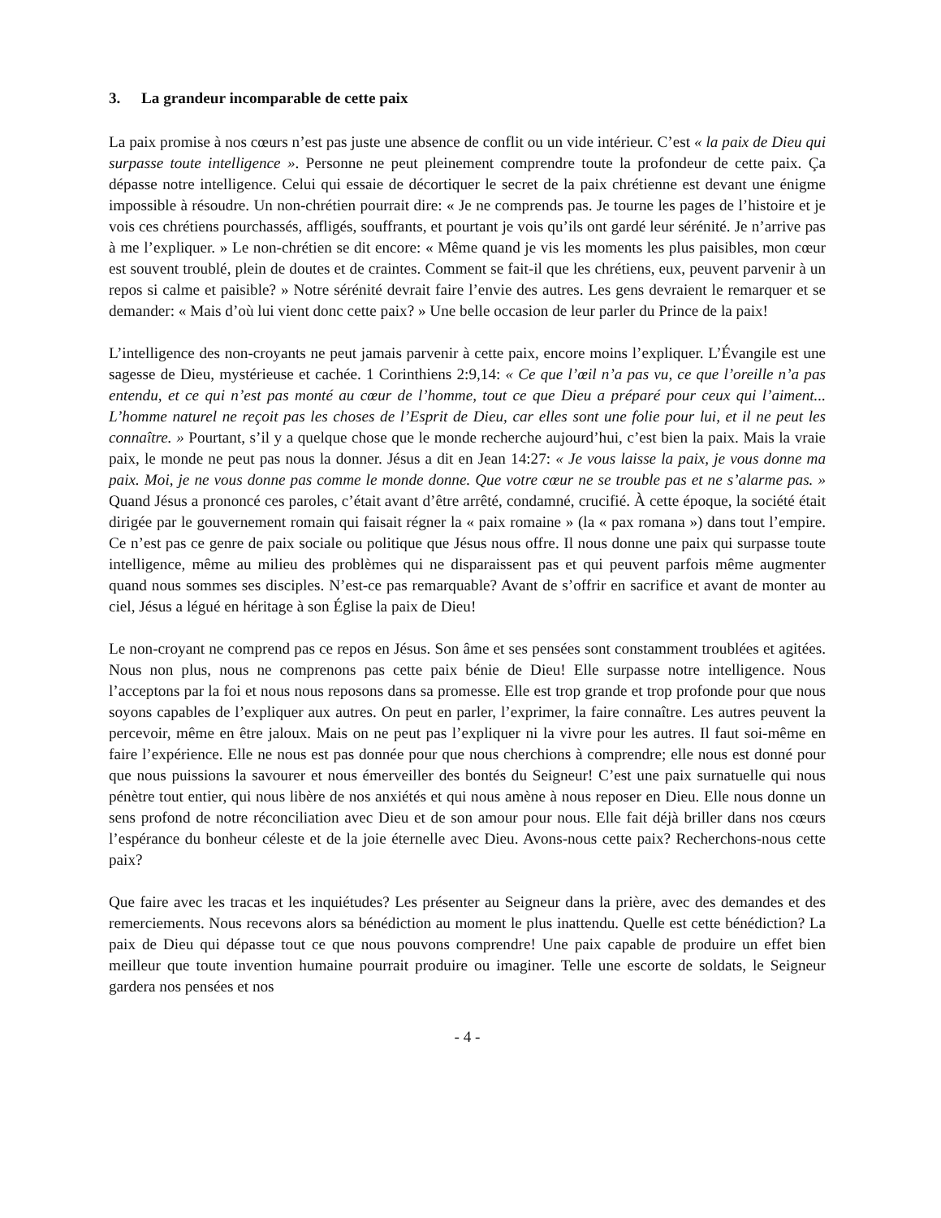3. La grandeur incomparable de cette paix
La paix promise à nos cœurs n’est pas juste une absence de conflit ou un vide intérieur. C’est « la paix de Dieu qui surpasse toute intelligence ». Personne ne peut pleinement comprendre toute la profondeur de cette paix. Ça dépasse notre intelligence. Celui qui essaie de décortiquer le secret de la paix chrétienne est devant une énigme impossible à résoudre. Un non-chrétien pourrait dire: « Je ne comprends pas. Je tourne les pages de l’histoire et je vois ces chrétiens pourchassés, affligés, souffrants, et pourtant je vois qu’ils ont gardé leur sérénité. Je n’arrive pas à me l’expliquer. » Le non-chrétien se dit encore: « Même quand je vis les moments les plus paisibles, mon cœur est souvent troublé, plein de doutes et de craintes. Comment se fait-il que les chrétiens, eux, peuvent parvenir à un repos si calme et paisible? » Notre sérénité devrait faire l’envie des autres. Les gens devraient le remarquer et se demander: « Mais d’où lui vient donc cette paix? » Une belle occasion de leur parler du Prince de la paix!
L’intelligence des non-croyants ne peut jamais parvenir à cette paix, encore moins l’expliquer. L’Évangile est une sagesse de Dieu, mystérieuse et cachée. 1 Corinthiens 2:9,14: « Ce que l’œil n’a pas vu, ce que l’oreille n’a pas entendu, et ce qui n’est pas monté au cœur de l’homme, tout ce que Dieu a préparé pour ceux qui l’aiment... L’homme naturel ne reçoit pas les choses de l’Esprit de Dieu, car elles sont une folie pour lui, et il ne peut les connaître. » Pourtant, s’il y a quelque chose que le monde recherche aujourd’hui, c’est bien la paix. Mais la vraie paix, le monde ne peut pas nous la donner. Jésus a dit en Jean 14:27: « Je vous laisse la paix, je vous donne ma paix. Moi, je ne vous donne pas comme le monde donne. Que votre cœur ne se trouble pas et ne s’alarme pas. » Quand Jésus a prononcé ces paroles, c’était avant d’être arrêté, condamné, crucifié. À cette époque, la société était dirigée par le gouvernement romain qui faisait régner la « paix romaine » (la « pax romana ») dans tout l’empire. Ce n’est pas ce genre de paix sociale ou politique que Jésus nous offre. Il nous donne une paix qui surpasse toute intelligence, même au milieu des problèmes qui ne disparaissent pas et qui peuvent parfois même augmenter quand nous sommes ses disciples. N’est-ce pas remarquable? Avant de s’offrir en sacrifice et avant de monter au ciel, Jésus a légué en héritage à son Église la paix de Dieu!
Le non-croyant ne comprend pas ce repos en Jésus. Son âme et ses pensées sont constamment troublées et agitées. Nous non plus, nous ne comprenons pas cette paix bénie de Dieu! Elle surpasse notre intelligence. Nous l’acceptons par la foi et nous nous reposons dans sa promesse. Elle est trop grande et trop profonde pour que nous soyons capables de l’expliquer aux autres. On peut en parler, l’exprimer, la faire connaître. Les autres peuvent la percevoir, même en être jaloux. Mais on ne peut pas l’expliquer ni la vivre pour les autres. Il faut soi-même en faire l’expérience. Elle ne nous est pas donnée pour que nous cherchions à comprendre; elle nous est donné pour que nous puissions la savourer et nous émerveiller des bontés du Seigneur! C’est une paix surnatuelle qui nous pénètre tout entier, qui nous libère de nos anxiétés et qui nous amène à nous reposer en Dieu. Elle nous donne un sens profond de notre réconciliation avec Dieu et de son amour pour nous. Elle fait déjà briller dans nos cœurs l’espérance du bonheur céleste et de la joie éternelle avec Dieu. Avons-nous cette paix? Recherchons-nous cette paix?
Que faire avec les tracas et les inquiétudes? Les présenter au Seigneur dans la prière, avec des demandes et des remerciements. Nous recevons alors sa bénédiction au moment le plus inattendu. Quelle est cette bénédiction? La paix de Dieu qui dépasse tout ce que nous pouvons comprendre! Une paix capable de produire un effet bien meilleur que toute invention humaine pourrait produire ou imaginer. Telle une escorte de soldats, le Seigneur gardera nos pensées et nos
- 4 -